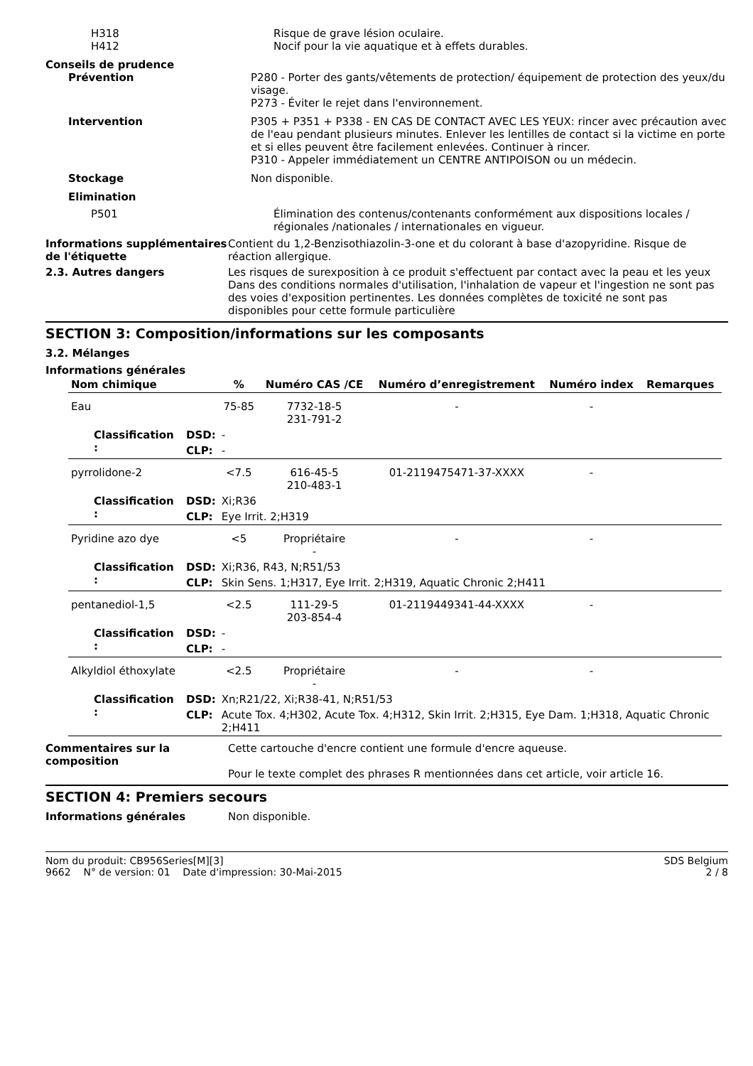H318 Risque de grave lésion oculaire.
H412 Nocif pour la vie aquatique et à effets durables.
Conseils de prudence
Prévention P280 - Porter des gants/vêtements de protection/ équipement de protection des yeux/du visage.
P273 - Éviter le rejet dans l'environnement.
Intervention P305 + P351 + P338 - EN CAS DE CONTACT AVEC LES YEUX: rincer avec précaution avec de l'eau pendant plusieurs minutes. Enlever les lentilles de contact si la victime en porte et si elles peuvent être facilement enlevées. Continuer à rincer.
P310 - Appeler immédiatement un CENTRE ANTIPOISON ou un médecin.
Stockage Non disponible.
Elimination
P501 Élimination des contenus/contenants conformément aux dispositions locales / régionales /nationales / internationales en vigueur.
Informations supplémentaires de l'étiquette
Contient du 1,2-Benzisothiazolin-3-one et du colorant à base d'azopyridine. Risque de réaction allergique.
2.3. Autres dangers Les risques de surexposition à ce produit s'effectuent par contact avec la peau et les yeux Dans des conditions normales d'utilisation, l'inhalation de vapeur et l'ingestion ne sont pas des voies d'exposition pertinentes. Les données complètes de toxicité ne sont pas disponibles pour cette formule particulière
SECTION 3: Composition/informations sur les composants
3.2. Mélanges
Informations générales
| Nom chimique | | | % | Numéro CAS /CE | Numéro d’enregistrement | Numéro index | Remarques |
| --- | --- | --- | --- | --- | --- | --- | --- |
| Eau | | | 75-85 | 7732-18-5 231-791-2 | - | - | |
| Classification : | DSD: | - | | | | | |
| | CLP: | - | | | | | |
| pyrrolidone-2 | | | <7.5 | 616-45-5 210-483-1 | 01-2119475471-37-XXXX | - | |
| Classification : | DSD: | Xi;R36 | | | | | |
| | CLP: | Eye Irrit. 2;H319 | | | | | |
| Pyridine azo dye | | | <5 | Propriétaire - | - | - | |
| Classification : | DSD: | Xi;R36, R43, N;R51/53 | | | | | |
| | CLP: | Skin Sens. 1;H317, Eye Irrit. 2;H319, Aquatic Chronic 2;H411 | | | | | |
| pentanediol-1,5 | | | <2.5 | 111-29-5 203-854-4 | 01-2119449341-44-XXXX | - | |
| Classification : | DSD: | - | | | | | |
| | CLP: | - | | | | | |
| Alkyldiol éthoxylate | | | <2.5 | Propriétaire - | - | - | |
| Classification : | DSD: | Xn;R21/22, Xi;R38-41, N;R51/53 | | | | | |
| | CLP: | Acute Tox. 4;H302, Acute Tox. 4;H312, Skin Irrit. 2;H315, Eye Dam. 1;H318, Aquatic Chronic 2;H411 | | | | | |
Commentaires sur la composition
Cette cartouche d'encre contient une formule d'encre aqueuse.
Pour le texte complet des phrases R mentionnées dans cet article, voir article 16.
SECTION 4: Premiers secours
Informations générales Non disponible.
Nom du produit: CB956Series[M][3]
9662 N° de version: 01 Date d'impression: 30-Mai-2015
SDS Belgium
2 / 8